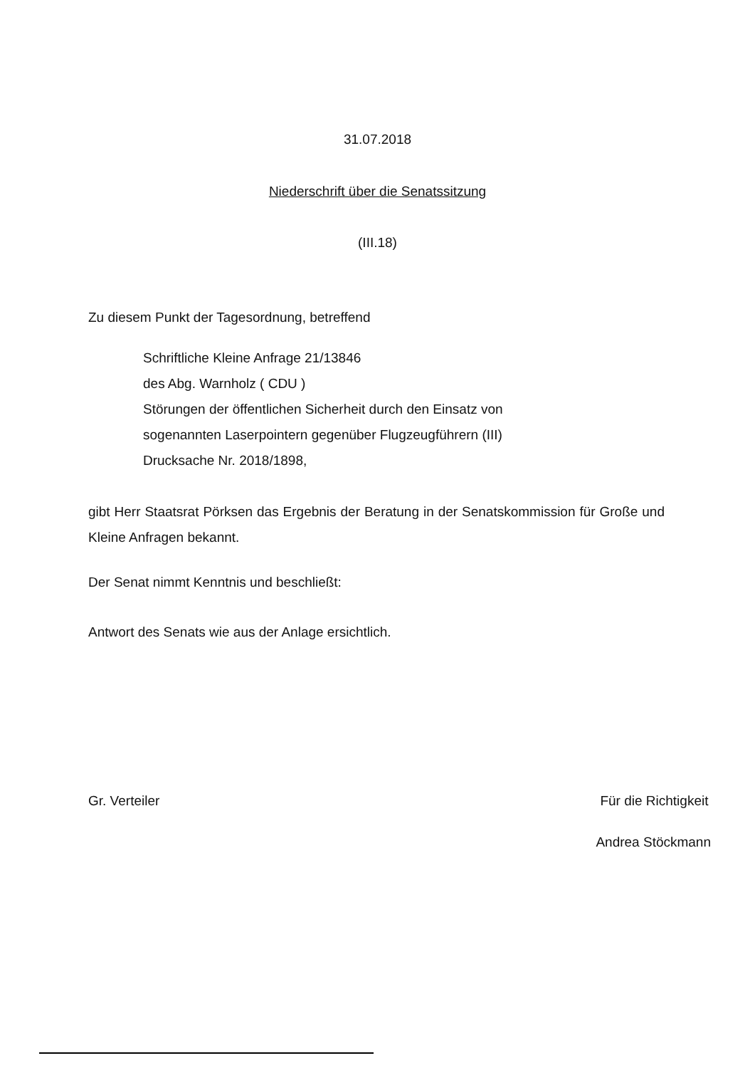31.07.2018
Niederschrift über die Senatssitzung
(III.18)
Zu diesem Punkt der Tagesordnung, betreffend
Schriftliche Kleine Anfrage 21/13846
des Abg. Warnholz ( CDU )
Störungen der öffentlichen Sicherheit durch den Einsatz von
sogenannten Laserpointern gegenüber Flugzeugführern (III)
Drucksache Nr. 2018/1898,
gibt Herr Staatsrat Pörksen das Ergebnis der Beratung in der Senatskommission für Große und Kleine Anfragen bekannt.
Der Senat nimmt Kenntnis und beschließt:
Antwort des Senats wie aus der Anlage ersichtlich.
Gr. Verteiler Für die Richtigkeit
Andrea Stöckmann